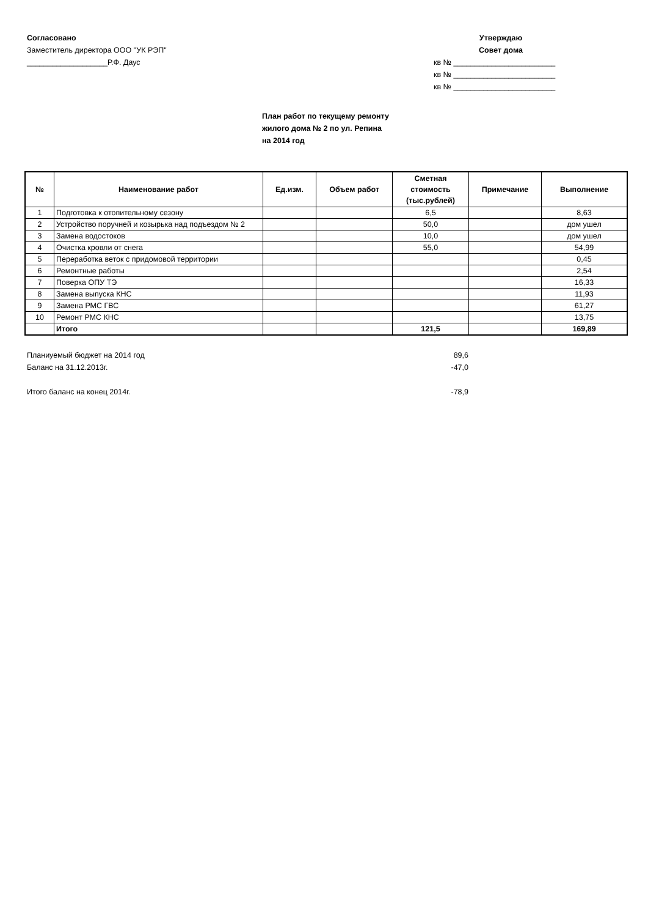Согласовано
Заместитель директора ООО "УК РЭП"
___________________Р.Ф. Даус
Утверждаю
Совет дома
кв № ________________________
кв № ________________________
кв № ________________________
План работ по текущему ремонту
жилого дома № 2 по ул. Репина
на 2014 год
| № | Наименование работ | Ед.изм. | Объем работ | Сметная стоимость (тыс.рублей) | Примечание | Выполнение |
| --- | --- | --- | --- | --- | --- | --- |
| 1 | Подготовка к отопительному сезону | | | 6,5 | | 8,63 |
| 2 | Устройство поручней и козырька над подъездом № 2 | | | 50,0 | | дом ушел |
| 3 | Замена водостоков | | | 10,0 | | дом ушел |
| 4 | Очистка кровли от снега | | | 55,0 | | 54,99 |
| 5 | Переработка веток с придомовой территории | | | | | 0,45 |
| 6 | Ремонтные работы | | | | | 2,54 |
| 7 | Поверка ОПУ ТЭ | | | | | 16,33 |
| 8 | Замена выпуска КНС | | | | | 11,93 |
| 9 | Замена РМС ГВС | | | | | 61,27 |
| 10 | Ремонт РМС КНС | | | | | 13,75 |
| | Итого | | | 121,5 | | 169,89 |
Планиуемый бюджет на 2014 год 89,6
Баланс на 31.12.2013г. -47,0
Итого баланс на конец 2014г. -78,9